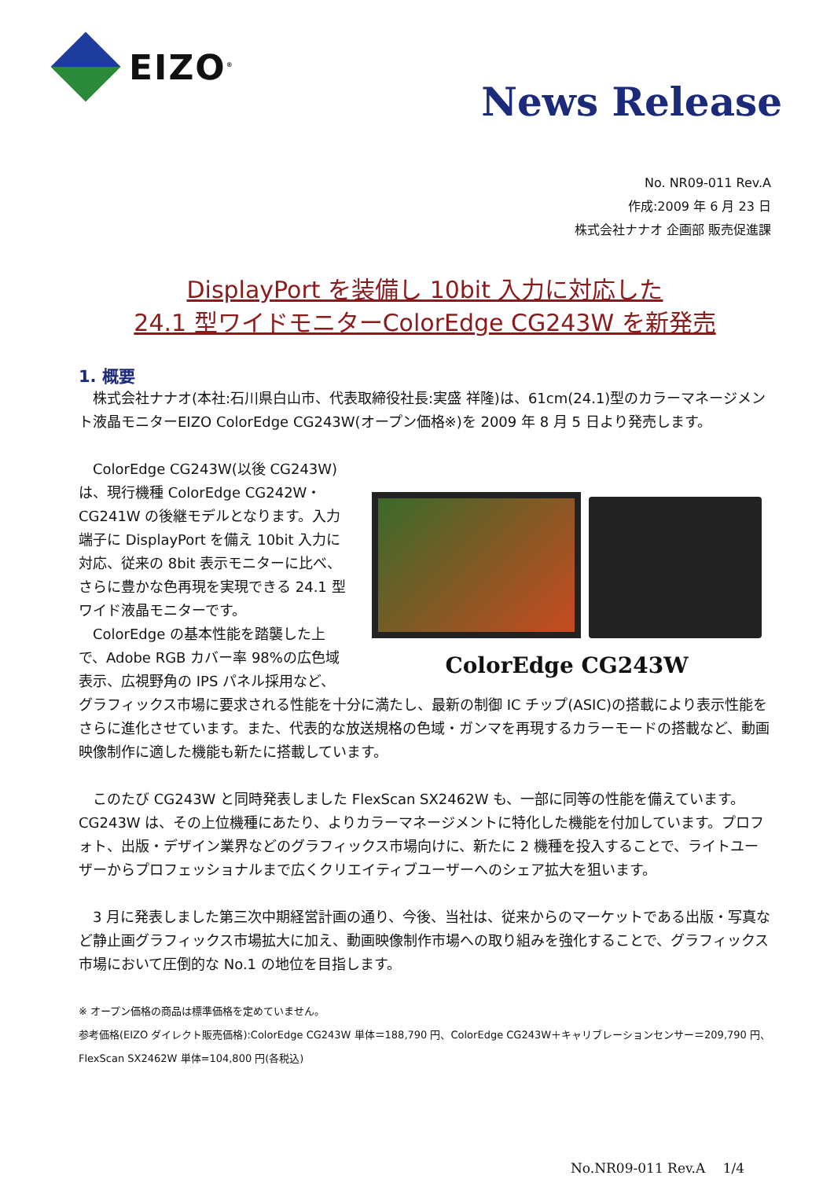EIZO<sup>®</sup>
News Release
No. NR09-011 Rev.A
作成:2009 年 6 月 23 日
株式会社ナナオ 企画部 販売促進課
DisplayPort を装備し 10bit 入力に対応した
24.1 型ワイドモニターColorEdge CG243W を新発売
1. 概要
　株式会社ナナオ(本社:石川県白山市、代表取締役社長:実盛 祥隆)は、61cm(24.1)型のカラーマネージメント液晶モニターEIZO ColorEdge CG243W(オープン価格※)を 2009 年 8 月 5 日より発売します。
ColorEdge CG243W
　ColorEdge CG243W(以後 CG243W)は、現行機種 ColorEdge CG242W・CG241W の後継モデルとなります。入力端子に DisplayPort を備え 10bit 入力に対応、従来の 8bit 表示モニターに比べ、さらに豊かな色再現を実現できる 24.1 型ワイド液晶モニターです。
　ColorEdge の基本性能を踏襲した上で、Adobe RGB カバー率 98%の広色域表示、広視野角の IPS パネル採用など、グラフィックス市場に要求される性能を十分に満たし、最新の制御 IC チップ(ASIC)の搭載により表示性能をさらに進化させています。また、代表的な放送規格の色域・ガンマを再現するカラーモードの搭載など、動画映像制作に適した機能も新たに搭載しています。
　このたび CG243W と同時発表しました FlexScan SX2462W も、一部に同等の性能を備えています。CG243W は、その上位機種にあたり、よりカラーマネージメントに特化した機能を付加しています。プロフォト、出版・デザイン業界などのグラフィックス市場向けに、新たに 2 機種を投入することで、ライトユーザーからプロフェッショナルまで広くクリエイティブユーザーへのシェア拡大を狙います。
　3 月に発表しました第三次中期経営計画の通り、今後、当社は、従来からのマーケットである出版・写真など静止画グラフィックス市場拡大に加え、動画映像制作市場への取り組みを強化することで、グラフィックス市場において圧倒的な No.1 の地位を目指します。
※ オープン価格の商品は標準価格を定めていません。
参考価格(EIZO ダイレクト販売価格):ColorEdge CG243W 単体＝188,790 円、ColorEdge CG243W＋キャリブレーションセンサー＝209,790 円、
FlexScan SX2462W 単体=104,800 円(各税込)
No.NR09-011 Rev.A　 1/4